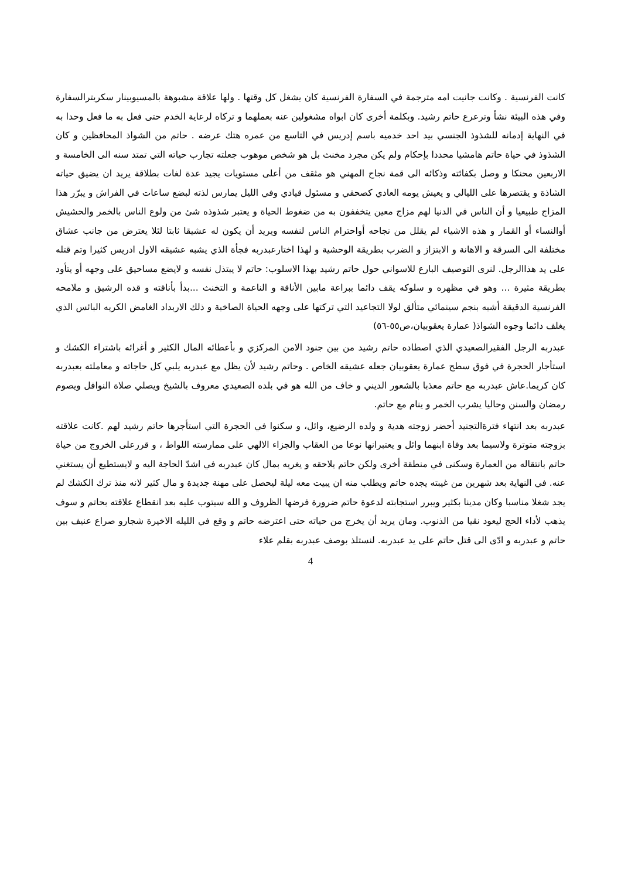كانت الفرنسية . وكانت جانيت امه مترجمة في السفارة الفرنسية كان يشغل كل وقتها . ولها علاقة مشبوهة بالمسيوبينار سكريترالسفارة وفي هذه البيئة نشأ وترعرع حاتم رشيد. وبكلمة أخرى كان ابواه مشغولين عنه بعملهما و تركاه لرعاية الخدم حتى فعل به ما فعل وحدا به في النهاية إدمانه للشذوذ الجنسي بيد احد خدميه باسم إدريس في التاسع من عمره هتك عرضه . حاتم من الشواذ المحافظين و كان الشذوذ في حياة حاتم هامشيا محددا بإحكام ولم يكن مجرد مخنث بل هو شخص موهوب جعلته تجارب حياته التي تمتد سنه الى الخامسة و الاربعين محنكا و وصل بكفائته وذكائه الى قمة نجاح المهني هو مثقف من أعلى مستويات يجيد عدة لغات بطلاقة يريد ان يضيق حياته الشاذة و يقتصرها على الليالي و يعيش يومه العادي كصحفي و مسئول قيادي وفي الليل يمارس لذته لبضع ساعات في الفراش و يبرّر هذا المزاج طبيعيا و أن الناس في الدنيا لهم مزاج معين يتخففون به من ضغوط الحياة و يعتبر شذوذه شئ من ولوع الناس بالخمر والحشيش أوالنساء أو القمار و هذه الاشياء لم يقلل من نجاحه أواحترام الناس لنفسه ويريد أن يكون له عشيقا ثابتا لئلا يعترض من جانب عشاق مختلفة الى السرقة و الاهانة و الابتزاز و الضرب بطريقة الوحشية و لهذا اختارعبدربه فجأة الذي يشبه عشيقه الاول ادريس كثيرا وتم قتله على يد هذاالرجل. لنرى التوصيف البارع للاسواني حول حاتم رشيد بهذا الاسلوب: حاتم لا يبتذل نفسه و لايضع مساحيق على وجهه أو يتأود بطريقة مثيرة ... وهو في مظهره و سلوكه يقف دائما ببراعة مابين الأناقة و الناعمة و التخنث ...بدأ بأناقته و قده الرشيق و ملامحه الفرنسية الدقيقة أشبه بنجم سينمائي متألق لولا التجاعيد التي تركتها على وجهه الحياة الصاخبة و ذلك الاربداد الغامض الكريه البائس الذي يغلف دائما وجوه الشواذ( عمارة يعقوبيان،ص٥٥-٥٦)
عبدربه الرجل الفقيرالصعيدي الذي اصطاده حاتم رشيد من بين جنود الامن المركزي و بأعطائه المال الكثير و أغرائه باشتراء الكشك و استأجار الحجرة في فوق سطح عمارة يعقوبيان جعله عشيقه الخاص . وحاتم رشيد لأن يظل مع عبدربه يلبي كل حاجاته و معاملته بعبدربه كان كريما.عاش عبدربه مع حاتم معذبا بالشعور الديني و خاف من الله هو في بلده الصعيدي معروف بالشيخ ويصلي صلاة النوافل ويصوم رمضان والسنن وحاليا يشرب الخمر و ينام مع حاتم.
عبدربه بعد انتهاء فترةالتجنيد أحضر زوجته هدية و ولده الرضيع، وائل، و سكنوا في الحجرة التي استأجرها حاتم رشيد لهم .كانت علاقته بزوجته متوترة ولاسيما بعد وفاة ابنهما وائل و يعتبرانها نوعا من العقاب والجزاء الالهي على ممارسته اللواط ، و قررعلى الخروج من حياة حاتم بانتقاله من العمارة وسكنى في منطقة أخرى ولكن حاتم يلاحقه و يغريه بمال كان عبدربه في اشدّ الحاجة اليه و لايستطيع أن يستغني عنه. في النهاية بعد شهرين من غيبته يجده حاتم ويطلب منه ان يبيت معه ليلة ليحصل على مهنة جديدة و مال كثير لانه منذ ترك الكشك لم يجد شغلا مناسبا وكان مدينا بكثير ويبرر استجابته لدعوة حاتم ضرورة فرضها الظروف و الله سيتوب عليه بعد انقطاع علاقته بحاتم و سوف يذهب لأداء الحج ليعود نقيا من الذنوب. ومان يريد أن يخرج من حياته حتى اعترضه حاتم و وقع في الليله الاخيرة شجارو صراع عنيف بين حاتم و عبدربه و ادّى الى قتل حاتم على يد عبدربه. لنستلذ بوصف عبدربه بقلم علاء
4